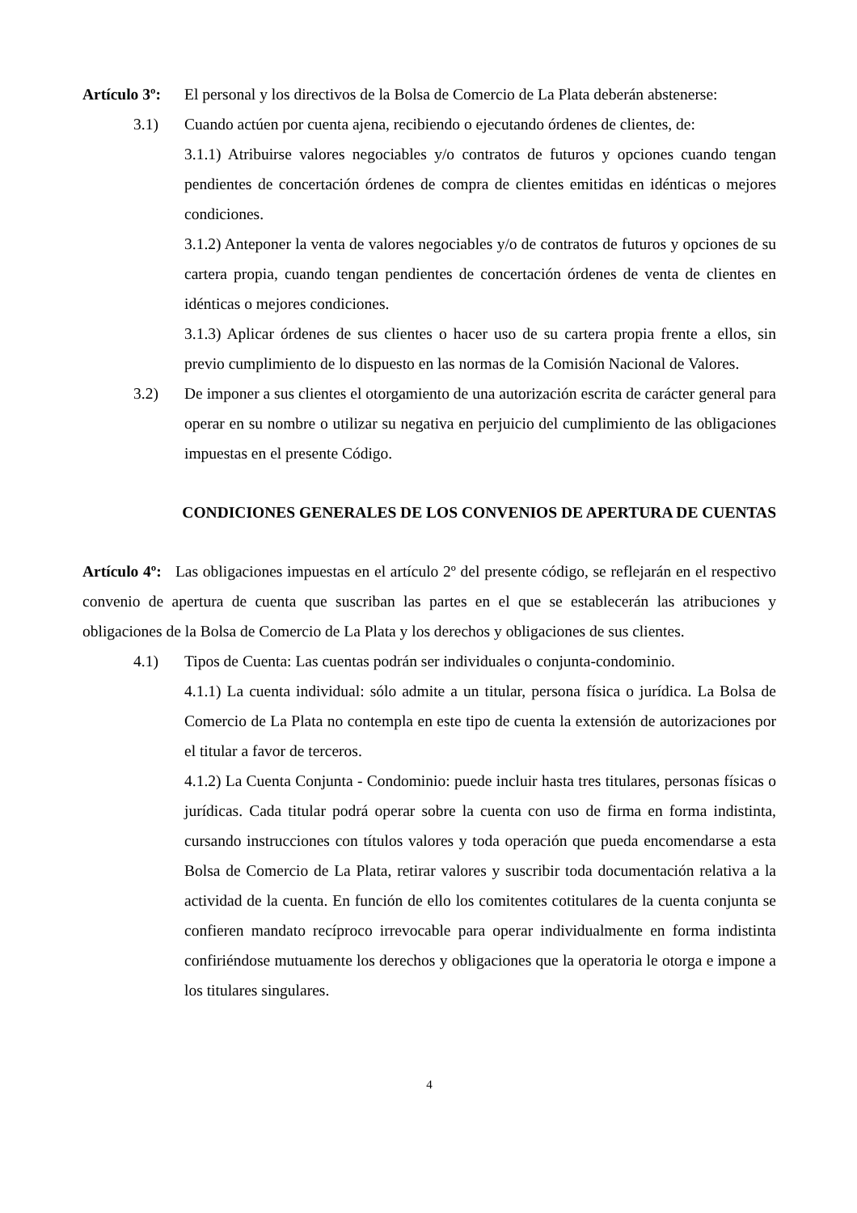Artículo 3º:
El personal y los directivos de la Bolsa de Comercio de La Plata deberán abstenerse:
3.1) Cuando actúen por cuenta ajena, recibiendo o ejecutando órdenes de clientes, de:
3.1.1) Atribuirse valores negociables y/o contratos de futuros y opciones cuando tengan pendientes de concertación órdenes de compra de clientes emitidas en idénticas o mejores condiciones.
3.1.2) Anteponer la venta de valores negociables y/o de contratos de futuros y opciones de su cartera propia, cuando tengan pendientes de concertación órdenes de venta de clientes en idénticas o mejores condiciones.
3.1.3) Aplicar órdenes de sus clientes o hacer uso de su cartera propia frente a ellos, sin previo cumplimiento de lo dispuesto en las normas de la Comisión Nacional de Valores.
3.2) De imponer a sus clientes el otorgamiento de una autorización escrita de carácter general para operar en su nombre o utilizar su negativa en perjuicio del cumplimiento de las obligaciones impuestas en el presente Código.
CONDICIONES GENERALES DE LOS CONVENIOS DE APERTURA DE CUENTAS
Artículo 4º: Las obligaciones impuestas en el artículo 2º del presente código, se reflejarán en el respectivo convenio de apertura de cuenta que suscriban las partes en el que se establecerán las atribuciones y obligaciones de la Bolsa de Comercio de La Plata y los derechos y obligaciones de sus clientes.
4.1) Tipos de Cuenta: Las cuentas podrán ser individuales o conjunta-condominio.
4.1.1) La cuenta individual: sólo admite a un titular, persona física o jurídica. La Bolsa de Comercio de La Plata no contempla en este tipo de cuenta la extensión de autorizaciones por el titular a favor de terceros.
4.1.2) La Cuenta Conjunta - Condominio: puede incluir hasta tres titulares, personas físicas o jurídicas. Cada titular podrá operar sobre la cuenta con uso de firma en forma indistinta, cursando instrucciones con títulos valores y toda operación que pueda encomendarse a esta Bolsa de Comercio de La Plata, retirar valores y suscribir toda documentación relativa a la actividad de la cuenta. En función de ello los comitentes cotitulares de la cuenta conjunta se confieren mandato recíproco irrevocable para operar individualmente en forma indistinta confiriéndose mutuamente los derechos y obligaciones que la operatoria le otorga e impone a los titulares singulares.
4